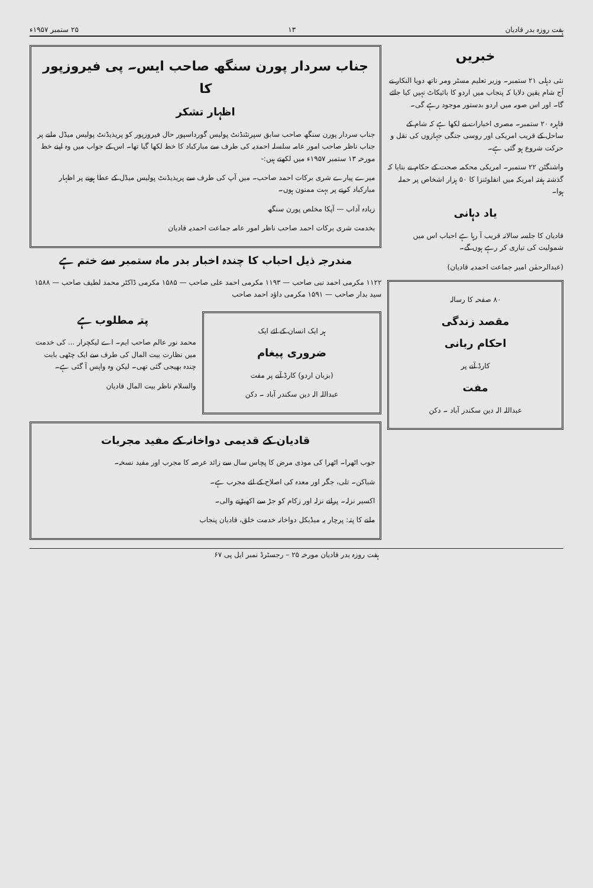ہفت روزہ بدر قادیان ۱۳ ۲۵ ستمبر ۱۹۵۷ء
خبریں
نئی دہلی ۲۱ ستمبر۔ وزیر تعلیم مسٹر ومر ناتھ دویا النکار نے آج شام یقین دلایا کہ پنجاب میں اردو کا بائیکاٹ نہیں کیا جائے گا۔ اور اس صوبہ میں اردو بدستور موجود رہے گی۔
قاہرہ ۲۰ ستمبر۔ مصری اخبارات نے لکھا ہے کہ شام کے ساحل کے قریب امریکی اور روسی جنگی جہازوں کی نقل و حرکت شروع ہو گئی ہے۔
واشنگٹن ۲۲ ستمبر۔ امریکی محکمہ صحت کے حکام نے بتایا کہ گذشتہ ہفتہ امریکہ میں انفلوئنزا کا ۵۰ ہزار اشخاص پر حملہ ہوا۔
یاد دہانی
قادیان کا جلسہ سالانہ قریب آ رہا ہے احباب اس میں شمولیت کی تیاری کر رہے ہوں گے۔
(عبدالرحمٰن امیر جماعت احمدیہ قادیان)
۸۰ صفحہ کا رسالہ
مقصد زندگی
احکام ربانی
کارڈ آنے پر
مفت
عبداللہ الہ دین سکندر آباد ۔ دکن
جناب سردار پورن سنگھ صاحب ایس۔ پی فیروزپور کا
اظہار تشکر
جناب سردار پورن سنگھ صاحب سابق سپرنٹنڈنٹ پولیس گورداسپور حال فیروزپور کو پریذیڈنٹ پولیس میڈل ملنے پر جناب ناظر صاحب امور عامہ سلسلہ احمدیہ کی طرف سے مبارکباد کا خط لکھا گیا تھا۔ اس کے جواب میں وہ اپنے خط مورخہ ۱۳ ستمبر ۱۹۵۷ء میں لکھتے ہیں:-
میرے پیارے شری برکات احمد صاحب۔ میں آپ کی طرف سے پریذیڈنٹ پولیس میڈل کے عطا ہونے پر اظہار مبارکباد کرنے پر بہت ممنون ہوں۔
زیادہ آداب — آپکا مخلص پورن سنگھ
بخدمت شری برکات احمد صاحب ناظر امور عامہ جماعت احمدیہ قادیان
مندرجہ ذیل احباب کا چندہ اخبار بدر ماہ ستمبر سے ختم ہے
۱۱۲۲ مکرمی احمد نبی صاحب — ۱۱۹۳ مکرمی احمد علی صاحب — ۱۵۸۵ مکرمی ڈاکٹر محمد لطیف صاحب — ۱۵۸۸ سید بدار صاحب — ۱۵۹۱ مکرمی داؤد احمد صاحب
ہر ایک انسان کے لئے ایک
ضروری پیغام
(بزبان اردو) کارڈ آنے پر مفت
عبداللہ الہ دین سکندر آباد ۔ دکن
پتہ مطلوب ہے
محمد نور عالم صاحب ایم۔ اے لیکچرار ... کی خدمت میں نظارت بیت المال کی طرف سے ایک چٹھی بابت چندہ بھیجی گئی تھی۔ لیکن وہ واپس آ گئی ہے۔
والسلام ناظر بیت المال قادیان
قادیان کے قدیمی دواخانہ کے مفید مجربات
جوب اٹھرا۔ اٹھرا کی موذی مرض کا پچاس سال سے زائد عرصہ کا مجرب اور مفید نسخہ۔
شباکن۔ تلی، جگر اور معدہ کی اصلاح کے لئے مجرب ہے۔
اکسیر نزلہ۔ پرانے نزلہ اور زکام کو جڑ سے اکھیڑنے والی۔
ملنے کا پتہ: پرچار یہ میڈیکل دواخانہ خدمت خلق، قادیان پنجاب
ہفت روزہ بدر قادیان مورخہ ۲۵ – رجسٹرڈ نمبر ایل پی ۶۷